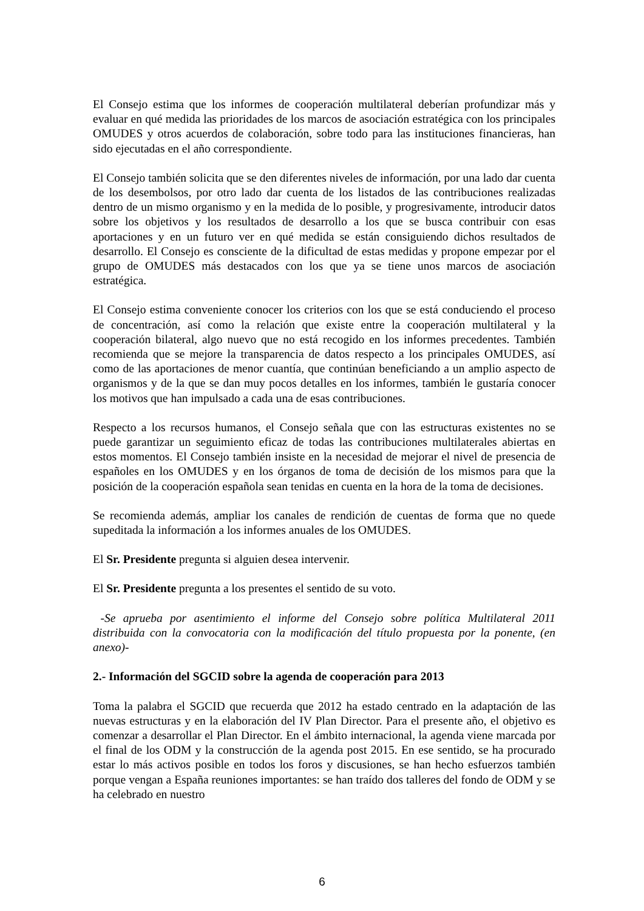El Consejo estima que los informes de cooperación multilateral deberían profundizar más y evaluar en qué medida las prioridades de los marcos de asociación estratégica con los principales OMUDES y otros acuerdos de colaboración, sobre todo para las instituciones financieras, han sido ejecutadas en el año correspondiente.
El Consejo también solicita que se den diferentes niveles de información, por una lado dar cuenta de los desembolsos, por otro lado dar cuenta de los listados de las contribuciones realizadas dentro de un mismo organismo y en la medida de lo posible, y progresivamente, introducir datos sobre los objetivos y los resultados de desarrollo a los que se busca contribuir con esas aportaciones y en un futuro ver en qué medida se están consiguiendo dichos resultados de desarrollo. El Consejo es consciente de la dificultad de estas medidas y propone empezar por el grupo de OMUDES más destacados con los que ya se tiene unos marcos de asociación estratégica.
El Consejo estima conveniente conocer los criterios con los que se está conduciendo el proceso de concentración, así como la relación que existe entre la cooperación multilateral y la cooperación bilateral, algo nuevo que no está recogido en los informes precedentes. También recomienda que se mejore la transparencia de datos respecto a los principales OMUDES, así como de las aportaciones de menor cuantía, que continúan beneficiando a un amplio aspecto de organismos y de la que se dan muy pocos detalles en los informes, también le gustaría conocer los motivos que han impulsado a cada una de esas contribuciones.
Respecto a los recursos humanos, el Consejo señala que con las estructuras existentes no se puede garantizar un seguimiento eficaz de todas las contribuciones multilaterales abiertas en estos momentos. El Consejo también insiste en la necesidad de mejorar el nivel de presencia de españoles en los OMUDES y en los órganos de toma de decisión de los mismos para que la posición de la cooperación española sean tenidas en cuenta en la hora de la toma de decisiones.
Se recomienda además, ampliar los canales de rendición de cuentas de forma que no quede supeditada la información a los informes anuales de los OMUDES.
El Sr. Presidente pregunta si alguien desea intervenir.
El Sr. Presidente pregunta a los presentes el sentido de su voto.
-Se aprueba por asentimiento el informe del Consejo sobre política Multilateral 2011 distribuida con la convocatoria con la modificación del título propuesta por la ponente, (en anexo)-
2.- Información del SGCID sobre la agenda de cooperación para 2013
Toma la palabra el SGCID que recuerda que 2012 ha estado centrado en la adaptación de las nuevas estructuras y en la elaboración del IV Plan Director. Para el presente año, el objetivo es comenzar a desarrollar el Plan Director. En el ámbito internacional, la agenda viene marcada por el final de los ODM y la construcción de la agenda post 2015. En ese sentido, se ha procurado estar lo más activos posible en todos los foros y discusiones, se han hecho esfuerzos también porque vengan a España reuniones importantes: se han traído dos talleres del fondo de ODM y se ha celebrado en nuestro
6